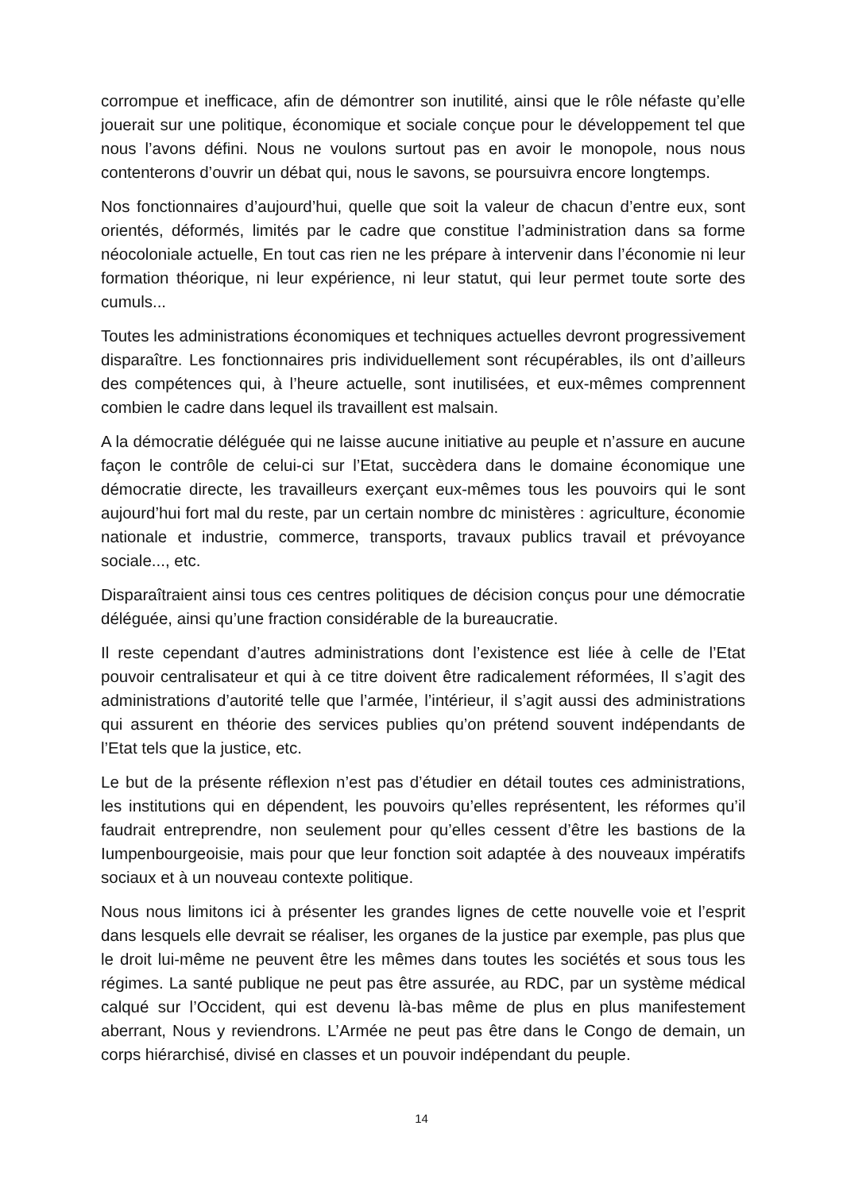corrompue et inefficace, afin de démontrer son inutilité, ainsi que le rôle néfaste qu’elle jouerait sur une politique, économique et sociale conçue pour le développement tel que nous l’avons défini. Nous ne voulons surtout pas en avoir le monopole, nous nous contenterons d’ouvrir un débat qui, nous le savons, se poursuivra encore longtemps.
Nos fonctionnaires d’aujourd’hui, quelle que soit la valeur de chacun d’entre eux, sont orientés, déformés, limités par le cadre que constitue l’administration dans sa forme néocoloniale actuelle, En tout cas rien ne les prépare à intervenir dans l’économie ni leur formation théorique, ni leur expérience, ni leur statut, qui leur permet toute sorte des cumuls...
Toutes les administrations économiques et techniques actuelles devront progressivement disparaître. Les fonctionnaires pris individuellement sont récupérables, ils ont d’ailleurs des compétences qui, à l’heure actuelle, sont inutilisées, et eux-mêmes comprennent combien le cadre dans lequel ils travaillent est malsain.
A la démocratie déléguée qui ne laisse aucune initiative au peuple et n’assure en aucune façon le contrôle de celui-ci sur l’Etat, succèdera dans le domaine économique une démocratie directe, les travailleurs exerçant eux-mêmes tous les pouvoirs qui le sont aujourd’hui fort mal du reste, par un certain nombre dc ministères : agriculture, économie nationale et industrie, commerce, transports, travaux publics travail et prévoyance sociale..., etc.
Disparaîtraient ainsi tous ces centres politiques de décision conçus pour une démocratie déléguée, ainsi qu’une fraction considérable de la bureaucratie.
Il reste cependant d’autres administrations dont l’existence est liée à celle de l’Etat pouvoir centralisateur et qui à ce titre doivent être radicalement réformées, Il s’agit des administrations d’autorité telle que l’armée, l’intérieur, il s’agit aussi des administrations qui assurent en théorie des services publies qu’on prétend souvent indépendants de l’Etat tels que la justice, etc.
Le but de la présente réflexion n’est pas d’étudier en détail toutes ces administrations, les institutions qui en dépendent, les pouvoirs qu’elles représentent, les réformes qu’il faudrait entreprendre, non seulement pour qu’elles cessent d’être les bastions de la Iumpenbourgeoisie, mais pour que leur fonction soit adaptée à des nouveaux impératifs sociaux et à un nouveau contexte politique.
Nous nous limitons ici à présenter les grandes lignes de cette nouvelle voie et l’esprit dans lesquels elle devrait se réaliser, les organes de la justice par exemple, pas plus que le droit lui-même ne peuvent être les mêmes dans toutes les sociétés et sous tous les régimes. La santé publique ne peut pas être assurée, au RDC, par un système médical calqué sur l’Occident, qui est devenu là-bas même de plus en plus manifestement aberrant, Nous y reviendrons. L’Armée ne peut pas être dans le Congo de demain, un corps hiérarchisé, divisé en classes et un pouvoir indépendant du peuple.
14